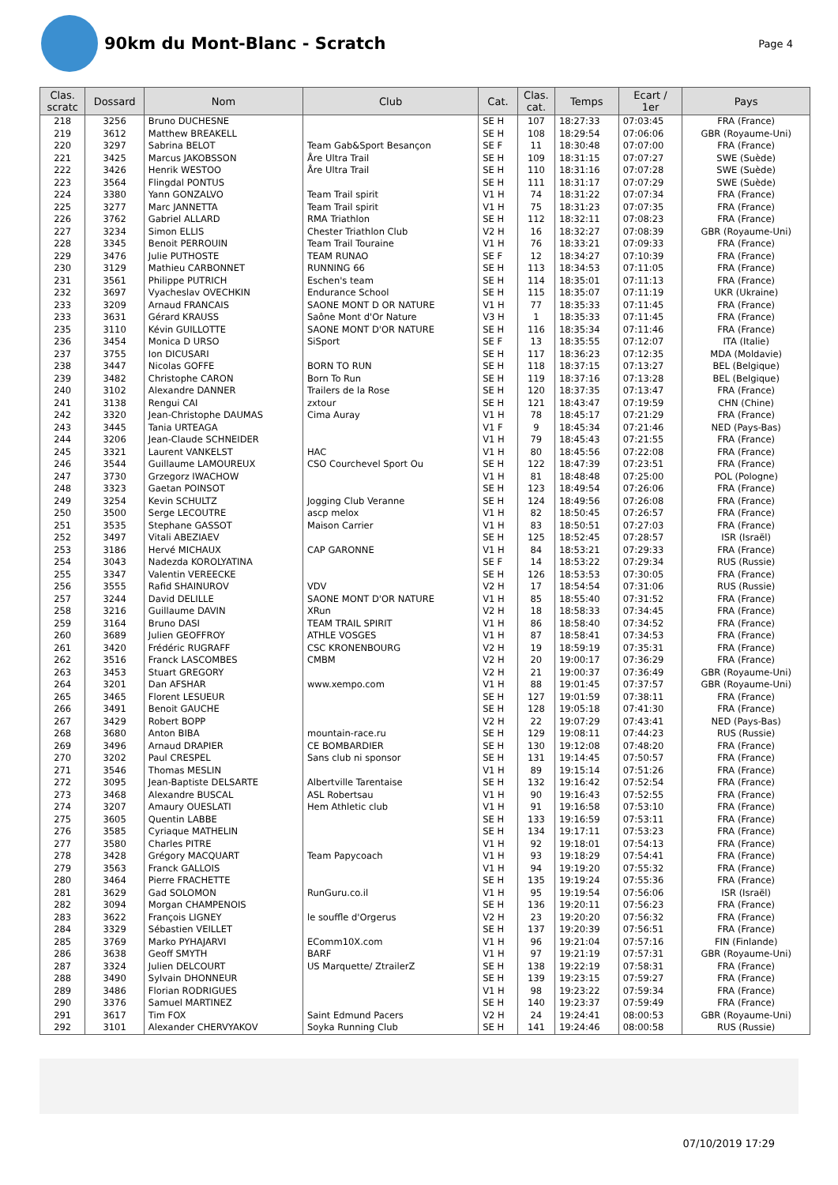90km du Mont-Blanc - Scratch
Page 4
| Clas. scratc | Dossard | Nom | Club | Cat. | Clas. cat. | Temps | Ecart / 1er | Pays |
| --- | --- | --- | --- | --- | --- | --- | --- | --- |
| 218 | 3256 | Bruno DUCHESNE | | SE H | 107 | 18:27:33 | 07:03:45 | FRA (France) |
| 219 | 3612 | Matthew BREAKELL | | SE H | 108 | 18:29:54 | 07:06:06 | GBR (Royaume-Uni) |
| 220 | 3297 | Sabrina BELOT | Team Gab&Sport Besançon | SE F | 11 | 18:30:48 | 07:07:00 | FRA (France) |
| 221 | 3425 | Marcus JAKOBSSON | Åre Ultra Trail | SE H | 109 | 18:31:15 | 07:07:27 | SWE (Suède) |
| 222 | 3426 | Henrik WESTOO | Åre Ultra Trail | SE H | 110 | 18:31:16 | 07:07:28 | SWE (Suède) |
| 223 | 3564 | Flingdal PONTUS | | SE H | 111 | 18:31:17 | 07:07:29 | SWE (Suède) |
| 224 | 3380 | Yann GONZALVO | Team Trail spirit | V1 H | 74 | 18:31:22 | 07:07:34 | FRA (France) |
| 225 | 3277 | Marc JANNETTA | Team Trail spirit | V1 H | 75 | 18:31:23 | 07:07:35 | FRA (France) |
| 226 | 3762 | Gabriel ALLARD | RMA Triathlon | SE H | 112 | 18:32:11 | 07:08:23 | FRA (France) |
| 227 | 3234 | Simon ELLIS | Chester Triathlon Club | V2 H | 16 | 18:32:27 | 07:08:39 | GBR (Royaume-Uni) |
| 228 | 3345 | Benoit PERROUIN | Team Trail Touraine | V1 H | 76 | 18:33:21 | 07:09:33 | FRA (France) |
| 229 | 3476 | Julie PUTHOSTE | TEAM RUNAO | SE F | 12 | 18:34:27 | 07:10:39 | FRA (France) |
| 230 | 3129 | Mathieu CARBONNET | RUNNING 66 | SE H | 113 | 18:34:53 | 07:11:05 | FRA (France) |
| 231 | 3561 | Philippe PUTRICH | Eschen's team | SE H | 114 | 18:35:01 | 07:11:13 | FRA (France) |
| 232 | 3697 | Vyacheslav OVECHKIN | Endurance School | SE H | 115 | 18:35:07 | 07:11:19 | UKR (Ukraine) |
| 233 | 3209 | Arnaud FRANCAIS | SAONE MONT D OR NATURE | V1 H | 77 | 18:35:33 | 07:11:45 | FRA (France) |
| 233 | 3631 | Gérard KRAUSS | Saône Mont d'Or Nature | V3 H | 1 | 18:35:33 | 07:11:45 | FRA (France) |
| 235 | 3110 | Kévin GUILLOTTE | SAONE MONT D'OR NATURE | SE H | 116 | 18:35:34 | 07:11:46 | FRA (France) |
| 236 | 3454 | Monica D URSO | SiSport | SE F | 13 | 18:35:55 | 07:12:07 | ITA (Italie) |
| 237 | 3755 | Ion DICUSARI | | SE H | 117 | 18:36:23 | 07:12:35 | MDA (Moldavie) |
| 238 | 3447 | Nicolas GOFFE | BORN TO RUN | SE H | 118 | 18:37:15 | 07:13:27 | BEL (Belgique) |
| 239 | 3482 | Christophe CARON | Born To Run | SE H | 119 | 18:37:16 | 07:13:28 | BEL (Belgique) |
| 240 | 3102 | Alexandre DANNER | Trailers de la Rose | SE H | 120 | 18:37:35 | 07:13:47 | FRA (France) |
| 241 | 3138 | Rengui CAI | zxtour | SE H | 121 | 18:43:47 | 07:19:59 | CHN (Chine) |
| 242 | 3320 | Jean-Christophe DAUMAS | Cima Auray | V1 H | 78 | 18:45:17 | 07:21:29 | FRA (France) |
| 243 | 3445 | Tania URTEAGA | | V1 F | 9 | 18:45:34 | 07:21:46 | NED (Pays-Bas) |
| 244 | 3206 | Jean-Claude SCHNEIDER | | V1 H | 79 | 18:45:43 | 07:21:55 | FRA (France) |
| 245 | 3321 | Laurent VANKELST | HAC | V1 H | 80 | 18:45:56 | 07:22:08 | FRA (France) |
| 246 | 3544 | Guillaume LAMOUREUX | CSO Courchevel Sport Ou | SE H | 122 | 18:47:39 | 07:23:51 | FRA (France) |
| 247 | 3730 | Grzegorz IWACHOW | | V1 H | 81 | 18:48:48 | 07:25:00 | POL (Pologne) |
| 248 | 3323 | Gaetan POINSOT | | SE H | 123 | 18:49:54 | 07:26:06 | FRA (France) |
| 249 | 3254 | Kevin SCHULTZ | Jogging Club Veranne | SE H | 124 | 18:49:56 | 07:26:08 | FRA (France) |
| 250 | 3500 | Serge LECOUTRE | ascp melox | V1 H | 82 | 18:50:45 | 07:26:57 | FRA (France) |
| 251 | 3535 | Stephane GASSOT | Maison Carrier | V1 H | 83 | 18:50:51 | 07:27:03 | FRA (France) |
| 252 | 3497 | Vitali ABEZIAEV | | SE H | 125 | 18:52:45 | 07:28:57 | ISR (Israël) |
| 253 | 3186 | Hervé MICHAUX | CAP GARONNE | V1 H | 84 | 18:53:21 | 07:29:33 | FRA (France) |
| 254 | 3043 | Nadezda KOROLYATINA | | SE F | 14 | 18:53:22 | 07:29:34 | RUS (Russie) |
| 255 | 3347 | Valentin VEREECKE | | SE H | 126 | 18:53:53 | 07:30:05 | FRA (France) |
| 256 | 3555 | Rafid SHAINUROV | VDV | V2 H | 17 | 18:54:54 | 07:31:06 | RUS (Russie) |
| 257 | 3244 | David DELILLE | SAONE MONT D'OR NATURE | V1 H | 85 | 18:55:40 | 07:31:52 | FRA (France) |
| 258 | 3216 | Guillaume DAVIN | XRun | V2 H | 18 | 18:58:33 | 07:34:45 | FRA (France) |
| 259 | 3164 | Bruno DASI | TEAM TRAIL SPIRIT | V1 H | 86 | 18:58:40 | 07:34:52 | FRA (France) |
| 260 | 3689 | Julien GEOFFROY | ATHLE VOSGES | V1 H | 87 | 18:58:41 | 07:34:53 | FRA (France) |
| 261 | 3420 | Frédéric RUGRAFF | CSC KRONENBOURG | V2 H | 19 | 18:59:19 | 07:35:31 | FRA (France) |
| 262 | 3516 | Franck LASCOMBES | CMBM | V2 H | 20 | 19:00:17 | 07:36:29 | FRA (France) |
| 263 | 3453 | Stuart GREGORY | | V2 H | 21 | 19:00:37 | 07:36:49 | GBR (Royaume-Uni) |
| 264 | 3201 | Dan AFSHAR | www.xempo.com | V1 H | 88 | 19:01:45 | 07:37:57 | GBR (Royaume-Uni) |
| 265 | 3465 | Florent LESUEUR | | SE H | 127 | 19:01:59 | 07:38:11 | FRA (France) |
| 266 | 3491 | Benoit GAUCHE | | SE H | 128 | 19:05:18 | 07:41:30 | FRA (France) |
| 267 | 3429 | Robert BOPP | | V2 H | 22 | 19:07:29 | 07:43:41 | NED (Pays-Bas) |
| 268 | 3680 | Anton BIBA | mountain-race.ru | SE H | 129 | 19:08:11 | 07:44:23 | RUS (Russie) |
| 269 | 3496 | Arnaud DRAPIER | CE BOMBARDIER | SE H | 130 | 19:12:08 | 07:48:20 | FRA (France) |
| 270 | 3202 | Paul CRESPEL | Sans club ni sponsor | SE H | 131 | 19:14:45 | 07:50:57 | FRA (France) |
| 271 | 3546 | Thomas MESLIN | | V1 H | 89 | 19:15:14 | 07:51:26 | FRA (France) |
| 272 | 3095 | Jean-Baptiste DELSARTE | Albertville Tarentaise | SE H | 132 | 19:16:42 | 07:52:54 | FRA (France) |
| 273 | 3468 | Alexandre BUSCAL | ASL Robertsau | V1 H | 90 | 19:16:43 | 07:52:55 | FRA (France) |
| 274 | 3207 | Amaury OUESLATI | Hem Athletic club | V1 H | 91 | 19:16:58 | 07:53:10 | FRA (France) |
| 275 | 3605 | Quentin LABBE | | SE H | 133 | 19:16:59 | 07:53:11 | FRA (France) |
| 276 | 3585 | Cyriaque MATHELIN | | SE H | 134 | 19:17:11 | 07:53:23 | FRA (France) |
| 277 | 3580 | Charles PITRE | | V1 H | 92 | 19:18:01 | 07:54:13 | FRA (France) |
| 278 | 3428 | Grégory MACQUART | Team Papycoach | V1 H | 93 | 19:18:29 | 07:54:41 | FRA (France) |
| 279 | 3563 | Franck GALLOIS | | V1 H | 94 | 19:19:20 | 07:55:32 | FRA (France) |
| 280 | 3464 | Pierre FRACHETTE | | SE H | 135 | 19:19:24 | 07:55:36 | FRA (France) |
| 281 | 3629 | Gad SOLOMON | RunGuru.co.il | V1 H | 95 | 19:19:54 | 07:56:06 | ISR (Israël) |
| 282 | 3094 | Morgan CHAMPENOIS | | SE H | 136 | 19:20:11 | 07:56:23 | FRA (France) |
| 283 | 3622 | François LIGNEY | le souffle d'Orgerus | V2 H | 23 | 19:20:20 | 07:56:32 | FRA (France) |
| 284 | 3329 | Sébastien VEILLET | | SE H | 137 | 19:20:39 | 07:56:51 | FRA (France) |
| 285 | 3769 | Marko PYHAJARVI | EComm10X.com | V1 H | 96 | 19:21:04 | 07:57:16 | FIN (Finlande) |
| 286 | 3638 | Geoff SMYTH | BARF | V1 H | 97 | 19:21:19 | 07:57:31 | GBR (Royaume-Uni) |
| 287 | 3324 | Julien DELCOURT | US Marquette/ ZtrailerZ | SE H | 138 | 19:22:19 | 07:58:31 | FRA (France) |
| 288 | 3490 | Sylvain DHONNEUR | | SE H | 139 | 19:23:15 | 07:59:27 | FRA (France) |
| 289 | 3486 | Florian RODRIGUES | | V1 H | 98 | 19:23:22 | 07:59:34 | FRA (France) |
| 290 | 3376 | Samuel MARTINEZ | | SE H | 140 | 19:23:37 | 07:59:49 | FRA (France) |
| 291 | 3617 | Tim FOX | Saint Edmund Pacers | V2 H | 24 | 19:24:41 | 08:00:53 | GBR (Royaume-Uni) |
| 292 | 3101 | Alexander CHERVYAKOV | Soyka Running Club | SE H | 141 | 19:24:46 | 08:00:58 | RUS (Russie) |
07/10/2019 17:29